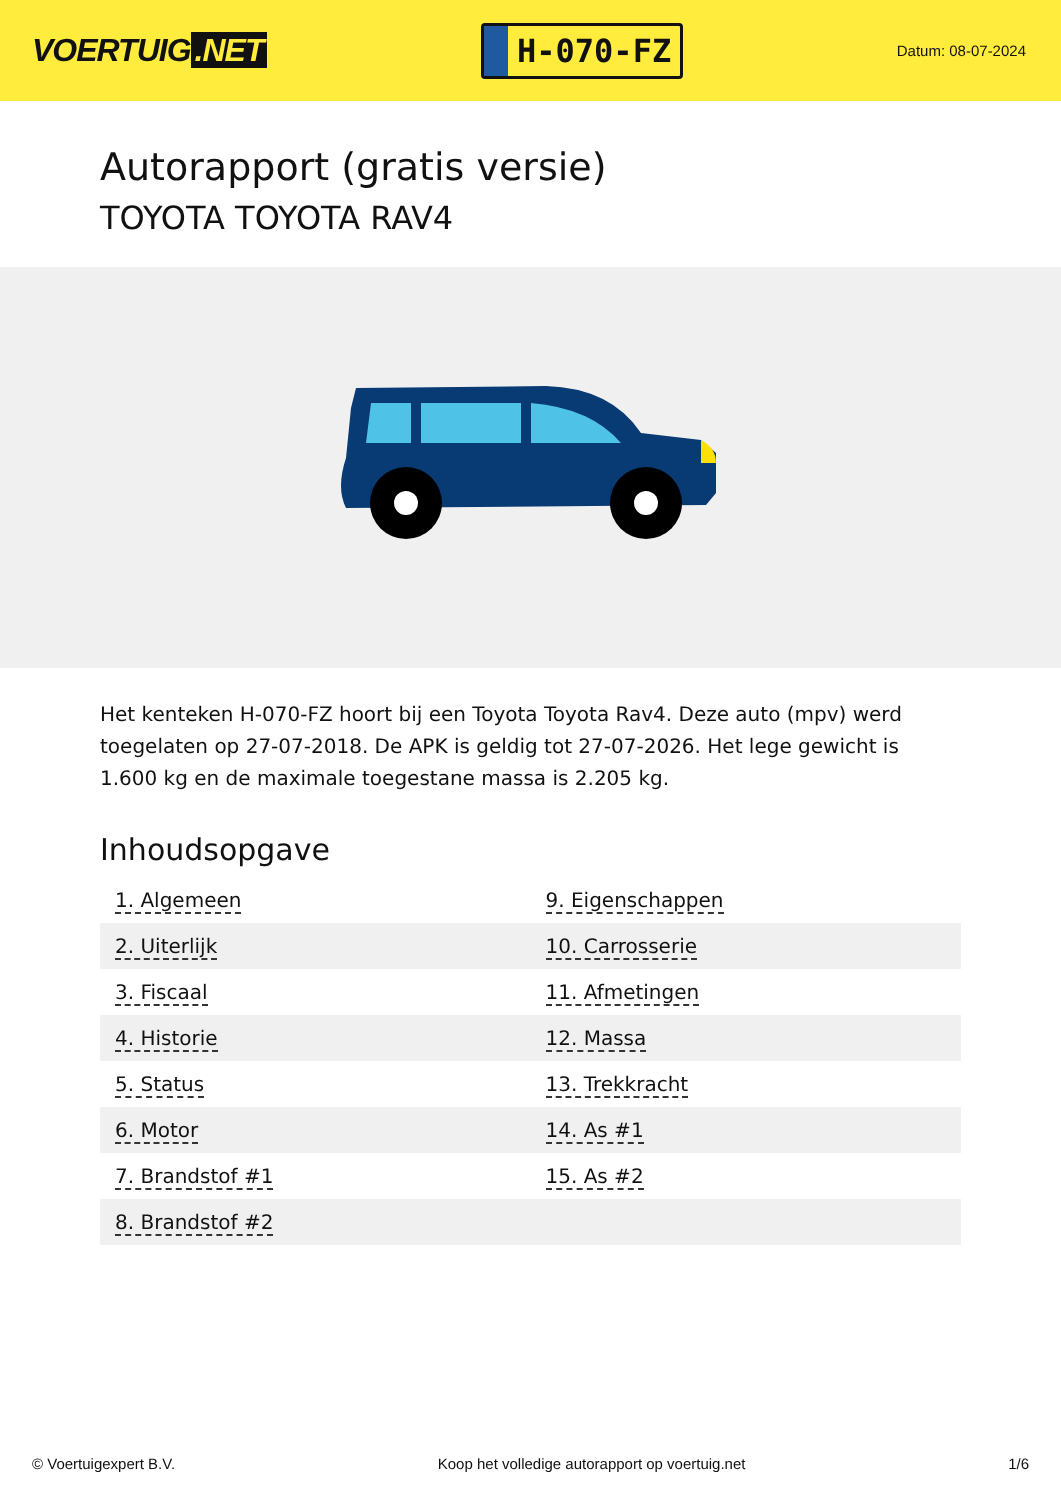VOERTUIG.NET
H-070-FZ
Datum: 08-07-2024
Autorapport (gratis versie)
TOYOTA TOYOTA RAV4
Het kenteken H-070-FZ hoort bij een Toyota Toyota Rav4. Deze auto (mpv) werd toegelaten op 27-07-2018. De APK is geldig tot 27-07-2026. Het lege gewicht is 1.600 kg en de maximale toegestane massa is 2.205 kg.
Inhoudsopgave
| 1. Algemeen | 9. Eigenschappen |
| 2. Uiterlijk | 10. Carrosserie |
| 3. Fiscaal | 11. Afmetingen |
| 4. Historie | 12. Massa |
| 5. Status | 13. Trekkracht |
| 6. Motor | 14. As #1 |
| 7. Brandstof #1 | 15. As #2 |
| 8. Brandstof #2 | |
© Voertuigexpert B.V. Koop het volledige autorapport op voertuig.net 1/6